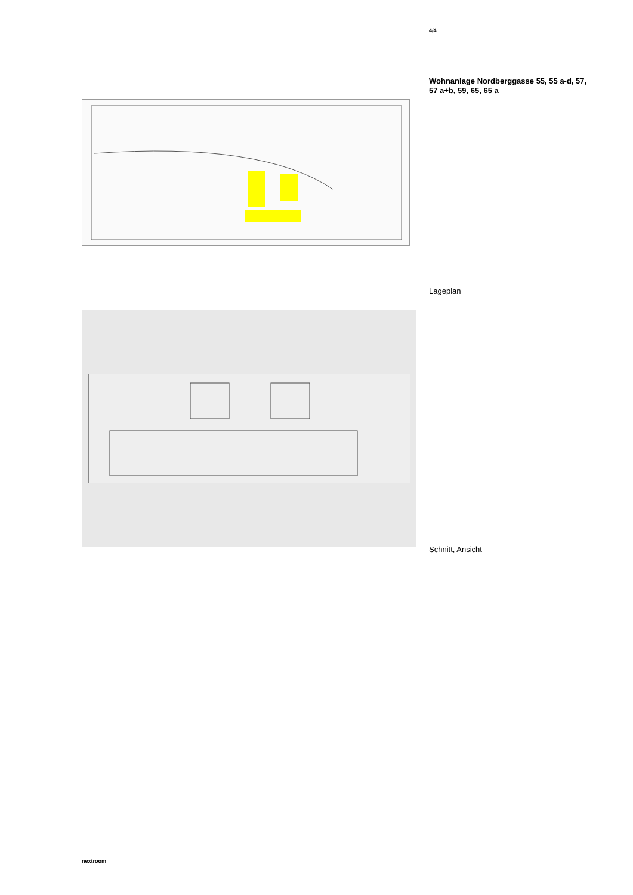4/4
Wohnanlage Nordberggasse 55, 55 a-d, 57, 57 a+b, 59, 65, 65 a
Lageplan
Schnitt, Ansicht
nextroom